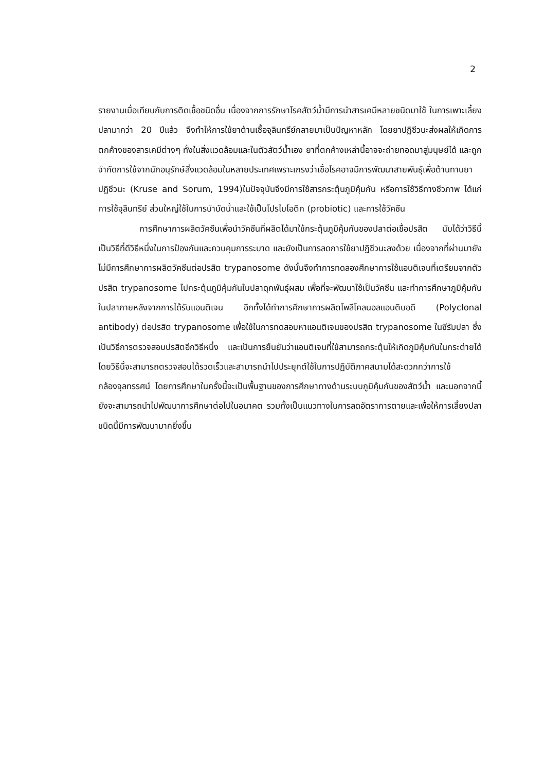2
รายงานเมื่อเทียบกับการติดเชื้อชนิดอื่น เนื่องจากการรักษาโรคสัตว์น้ำมีการนำสารเคมีหลายชนิดมาใช้ ในการเพาะเลี้ยงปลามากว่า 20 ปีแล้ว จึงทำให้การใช้ยาต้านเชื้อจุลินทรีย์กลายมาเป็นปัญหาหลัก โดยยาปฏิชีวนะส่งผลให้เกิดการตกค้างของสารเคมีต่างๆ ทั้งในสิ่งแวดล้อมและในตัวสัตว์น้ำเอง ยาที่ตกค้างเหล่านี้อาจจะถ่ายทอดมาสู่มนุษย์ได้ และถูกจำกัดการใช้จากนักอนุรักษ์สิ่งแวดล้อมในหลายประเทศเพราะเกรงว่าเชื้อโรคอาจมีการพัฒนาสายพันธุ์เพื่อต้านทานยาปฏิชีวนะ (Kruse and Sorum, 1994)ในปัจจุบันจึงมีการใช้สารกระตุ้นภูมิคุ้มกัน หรือการใช้วิธีทางชีวภาพ ได้แก่ การใช้จุลินทรีย์ ส่วนใหญ่ใช้ในการบำบัดน้ำและใช้เป็นโปรไบโอติก (probiotic) และการใช้วัคซีน
การศึกษาการผลิตวัคซีนเพื่อนำวัคซีนที่ผลิตได้มาใช้กระตุ้นภูมิคุ้มกันของปลาต่อเชื้อปรสิต นับได้ว่าวิธีนี้เป็นวิธีที่ดีวิธีหนึ่งในการป้องกันและควบคุมการระบาด และยังเป็นการลดการใช้ยาปฏิชีวนะลงด้วย เนื่องจากที่ผ่านมายังไม่มีการศึกษาการผลิตวัคซีนต่อปรสิต trypanosome ดังนั้นจึงทำการทดลองศึกษาการใช้แอนติเจนที่เตรียมจากตัวปรสิต trypanosome ไปกระตุ้นภูมิคุ้มกันในปลาดุกพันธุ์ผสม เพื่อที่จะพัฒนาใช้เป็นวัคซีน และทำการศึกษาภูมิคุ้มกันในปลาภายหลังจากการได้รับแอนติเจน อีกทั้งได้ทำการศึกษาการผลิตโพลีโคลนอลแอนติบอดี (Polyclonal antibody) ต่อปรสิต trypanosome เพื่อใช้ในการทดสอบหาแอนติเจนของปรสิต trypanosome ในซีรัมปลา ซึ่งเป็นวิธีการตรวจสอบปรสิตอีกวิธีหนึ่ง และเป็นการยืนยันว่าแอนติเจนที่ใช้สามารถกระตุ้นให้เกิดภูมิคุ้มกันในกระต่ายได้ โดยวิธีนี้จะสามารถตรวจสอบได้รวดเร็วและสามารถนำไปประยุกต์ใช้ในการปฏิบัติภาคสนามได้สะดวกกว่าการใช้กล้องจุลทรรศน์ โดยการศึกษาในครั้งนี้จะเป็นพื้นฐานของการศึกษาทางด้านระบบภูมิคุ้มกันของสัตว์น้ำ และนอกจากนี้ยังจะสามารถนำไปพัฒนาการศึกษาต่อไปในอนาคต รวมทั้งเป็นแนวทางในการลดอัตราการตายและเพื่อให้การเลี้ยงปลาชนิดนี้มีการพัฒนามากยิ่งขึ้น